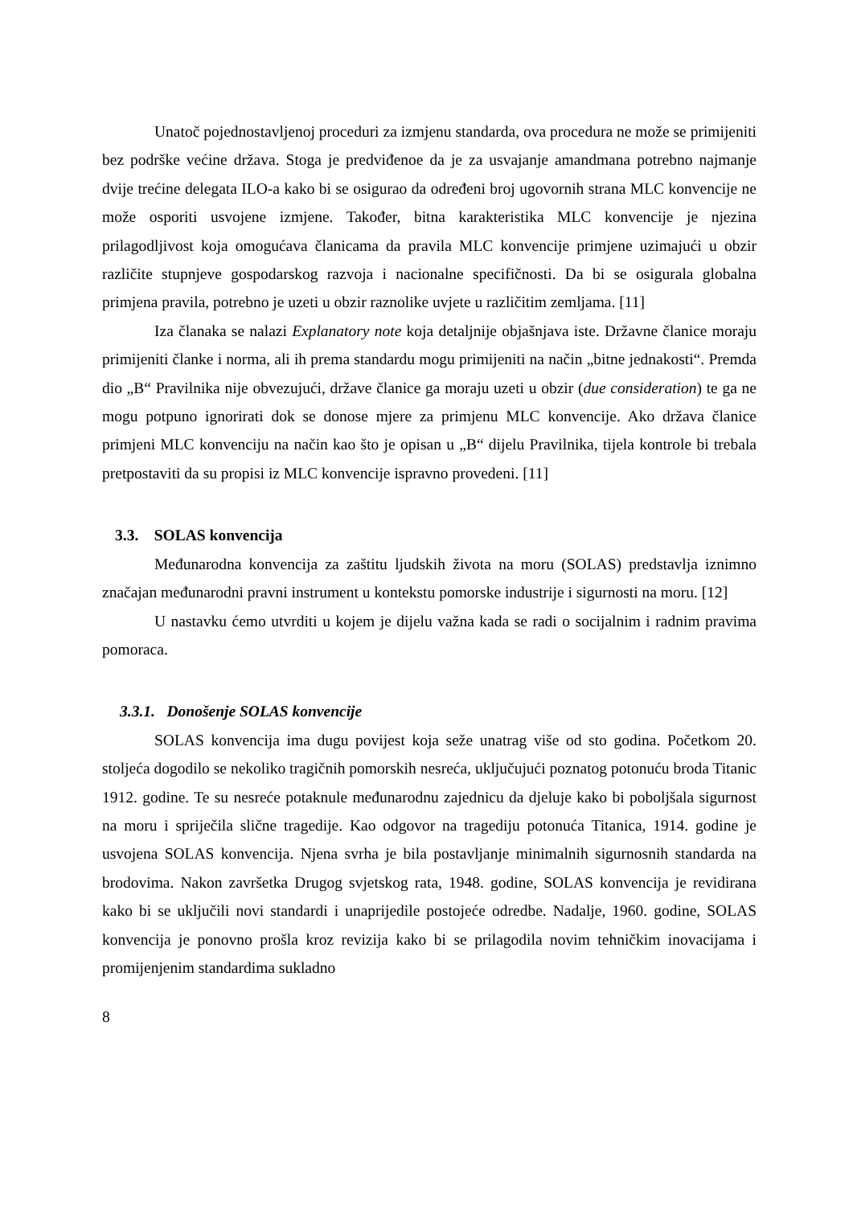Unatoč pojednostavljenoj proceduri za izmjenu standarda, ova procedura ne može se primijeniti bez podrške većine država. Stoga je predviđenoe da je za usvajanje amandmana potrebno najmanje dvije trećine delegata ILO-a kako bi se osigurao da određeni broj ugovornih strana MLC konvencije ne može osporiti usvojene izmjene. Također, bitna karakteristika MLC konvencije je njezina prilagodljivost koja omogućava članicama da pravila MLC konvencije primjene uzimajući u obzir različite stupnjeve gospodarskog razvoja i nacionalne specifičnosti. Da bi se osigurala globalna primjena pravila, potrebno je uzeti u obzir raznolike uvjete u različitim zemljama. [11]
Iza članaka se nalazi Explanatory note koja detaljnije objašnjava iste. Državne članice moraju primijeniti članke i norma, ali ih prema standardu mogu primijeniti na način „bitne jednakosti“. Premda dio „B“ Pravilnika nije obvezujući, države članice ga moraju uzeti u obzir (due consideration) te ga ne mogu potpuno ignorirati dok se donose mjere za primjenu MLC konvencije. Ako država članice primjeni MLC konvenciju na način kao što je opisan u „B“ dijelu Pravilnika, tijela kontrole bi trebala pretpostaviti da su propisi iz MLC konvencije ispravno provedeni. [11]
3.3. SOLAS konvencija
Međunarodna konvencija za zaštitu ljudskih života na moru (SOLAS) predstavlja iznimno značajan međunarodni pravni instrument u kontekstu pomorske industrije i sigurnosti na moru. [12]
U nastavku ćemo utvrditi u kojem je dijelu važna kada se radi o socijalnim i radnim pravima pomoraca.
3.3.1. Donošenje SOLAS konvencije
SOLAS konvencija ima dugu povijest koja seže unatrag više od sto godina. Početkom 20. stoljeća dogodilo se nekoliko tragičnih pomorskih nesreća, uključujući poznatog potonuću broda Titanic 1912. godine. Te su nesreće potaknule međunarodnu zajednicu da djeluje kako bi poboljšala sigurnost na moru i spriječila slične tragedije. Kao odgovor na tragediju potonuća Titanica, 1914. godine je usvojena SOLAS konvencija. Njena svrha je bila postavljanje minimalnih sigurnosnih standarda na brodovima. Nakon završetka Drugog svjetskog rata, 1948. godine, SOLAS konvencija je revidirana kako bi se uključili novi standardi i unaprijedile postojeće odredbe. Nadalje, 1960. godine, SOLAS konvencija je ponovno prošla kroz revizija kako bi se prilagodila novim tehničkim inovacijama i promijenjenim standardima sukladno
8